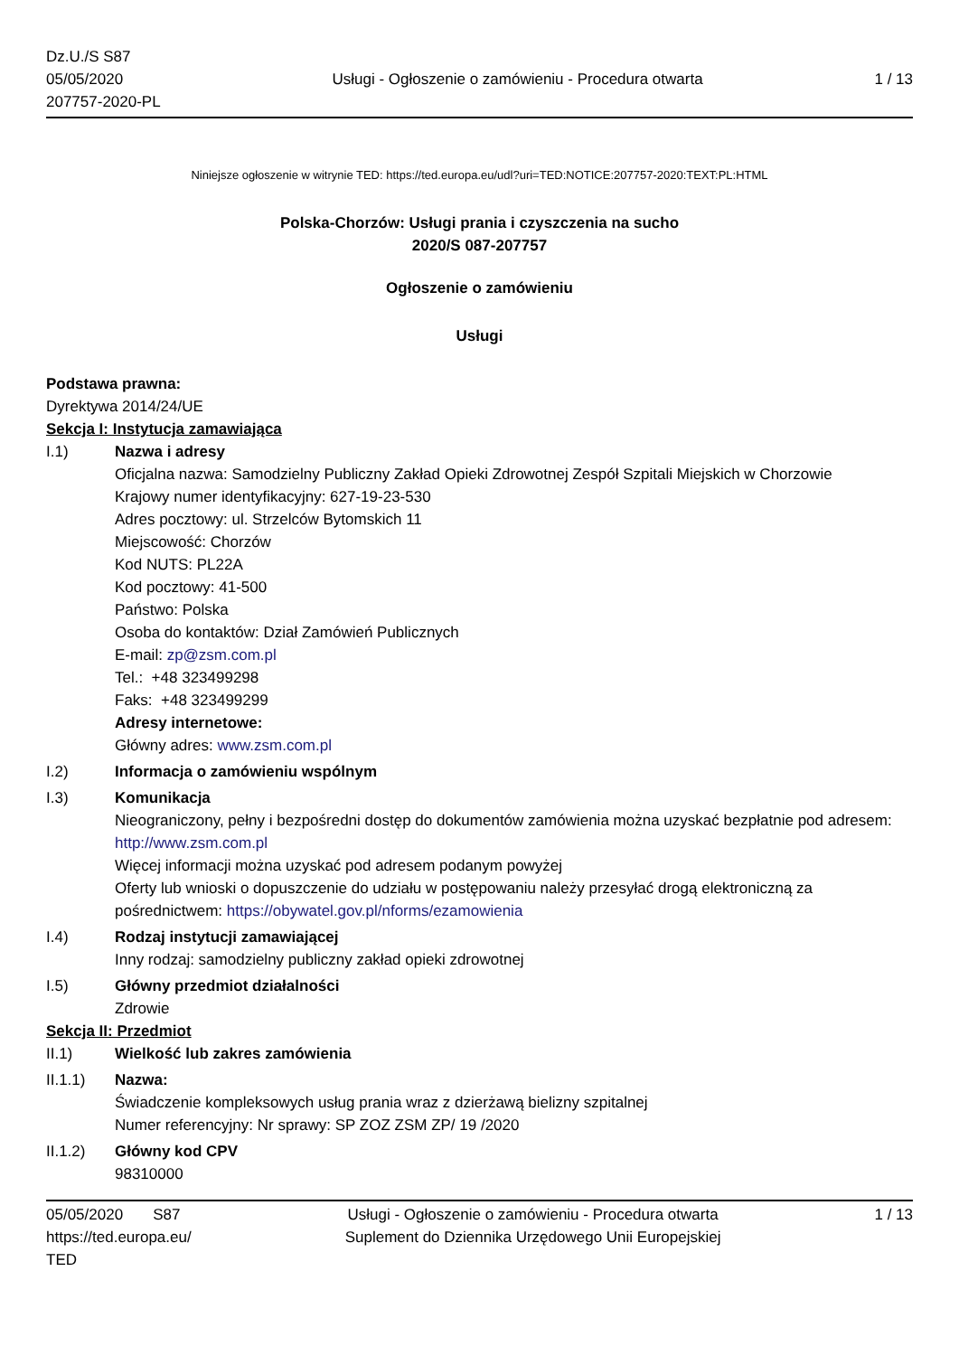Dz.U./S S87
05/05/2020
207757-2020-PL
Usługi - Ogłoszenie o zamówieniu - Procedura otwarta
1 / 13
Niniejsze ogłoszenie w witrynie TED: https://ted.europa.eu/udl?uri=TED:NOTICE:207757-2020:TEXT:PL:HTML
Polska-Chorzów: Usługi prania i czyszczenia na sucho
2020/S 087-207757
Ogłoszenie o zamówieniu
Usługi
Podstawa prawna:
Dyrektywa 2014/24/UE
Sekcja I: Instytucja zamawiająca
I.1) Nazwa i adresy
Oficjalna nazwa: Samodzielny Publiczny Zakład Opieki Zdrowotnej Zespół Szpitali Miejskich w Chorzowie
Krajowy numer identyfikacyjny: 627-19-23-530
Adres pocztowy: ul. Strzelców Bytomskich 11
Miejscowość: Chorzów
Kod NUTS: PL22A
Kod pocztowy: 41-500
Państwo: Polska
Osoba do kontaktów: Dział Zamówień Publicznych
E-mail: zp@zsm.com.pl
Tel.: +48 323499298
Faks: +48 323499299
Adresy internetowe:
Główny adres: www.zsm.com.pl
I.2) Informacja o zamówieniu wspólnym
I.3) Komunikacja
Nieograniczony, pełny i bezpośredni dostęp do dokumentów zamówienia można uzyskać bezpłatnie pod adresem: http://www.zsm.com.pl
Więcej informacji można uzyskać pod adresem podanym powyżej
Oferty lub wnioski o dopuszczenie do udziału w postępowaniu należy przesyłać drogą elektroniczną za pośrednictwem: https://obywatel.gov.pl/nforms/ezamowienia
I.4) Rodzaj instytucji zamawiającej
Inny rodzaj: samodzielny publiczny zakład opieki zdrowotnej
I.5) Główny przedmiot działalności
Zdrowie
Sekcja II: Przedmiot
II.1) Wielkość lub zakres zamówienia
II.1.1) Nazwa:
Świadczenie kompleksowych usług prania wraz z dzierżawą bielizny szpitalnej
Numer referencyjny: Nr sprawy: SP ZOZ ZSM ZP/ 19 /2020
II.1.2) Główny kod CPV
98310000
05/05/2020 S87
https://ted.europa.eu/
TED
Usługi - Ogłoszenie o zamówieniu - Procedura otwarta
Suplement do Dziennika Urzędowego Unii Europejskiej
1 / 13